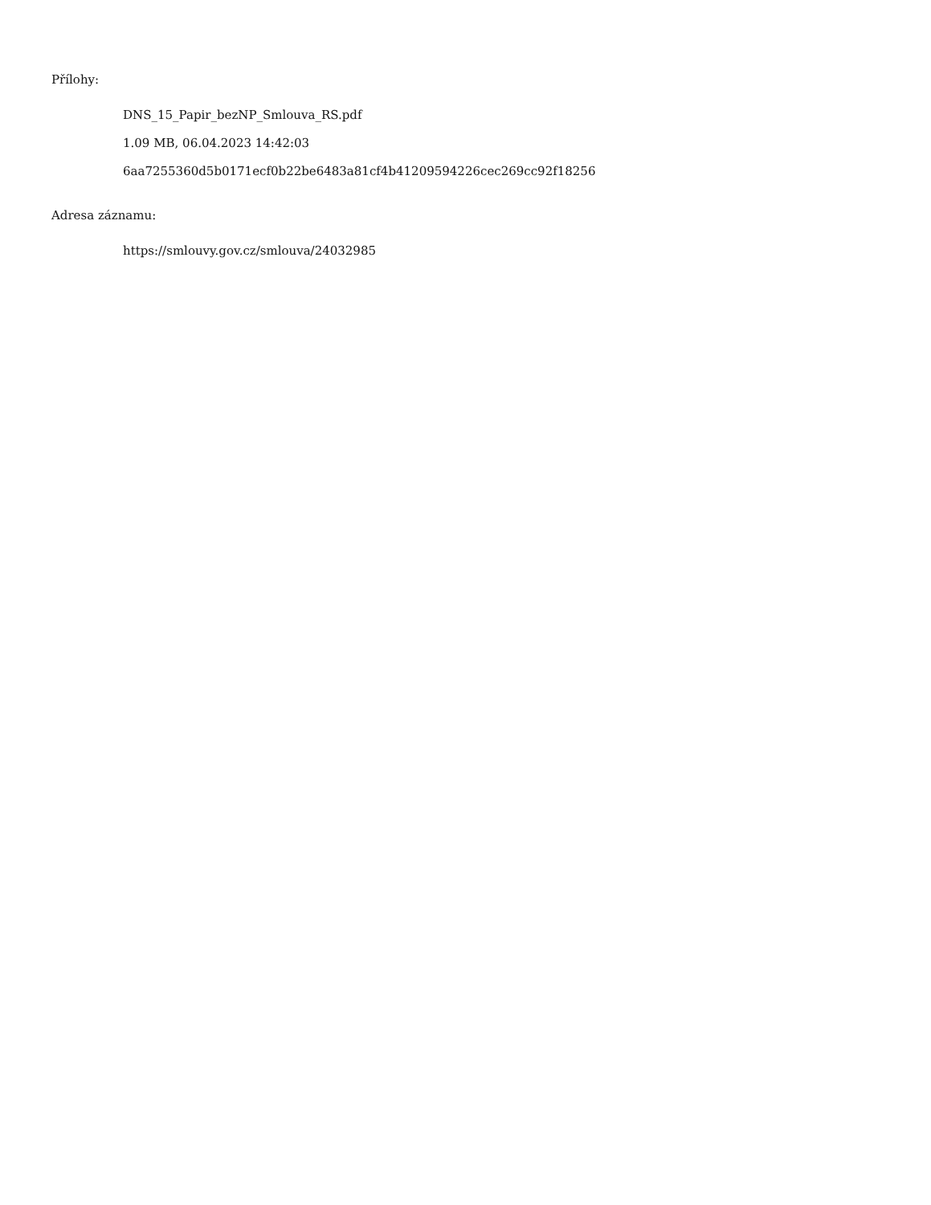Přílohy:
DNS_15_Papir_bezNP_Smlouva_RS.pdf
1.09 MB, 06.04.2023 14:42:03
6aa7255360d5b0171ecf0b22be6483a81cf4b41209594226cec269cc92f18256
Adresa záznamu:
https://smlouvy.gov.cz/smlouva/24032985